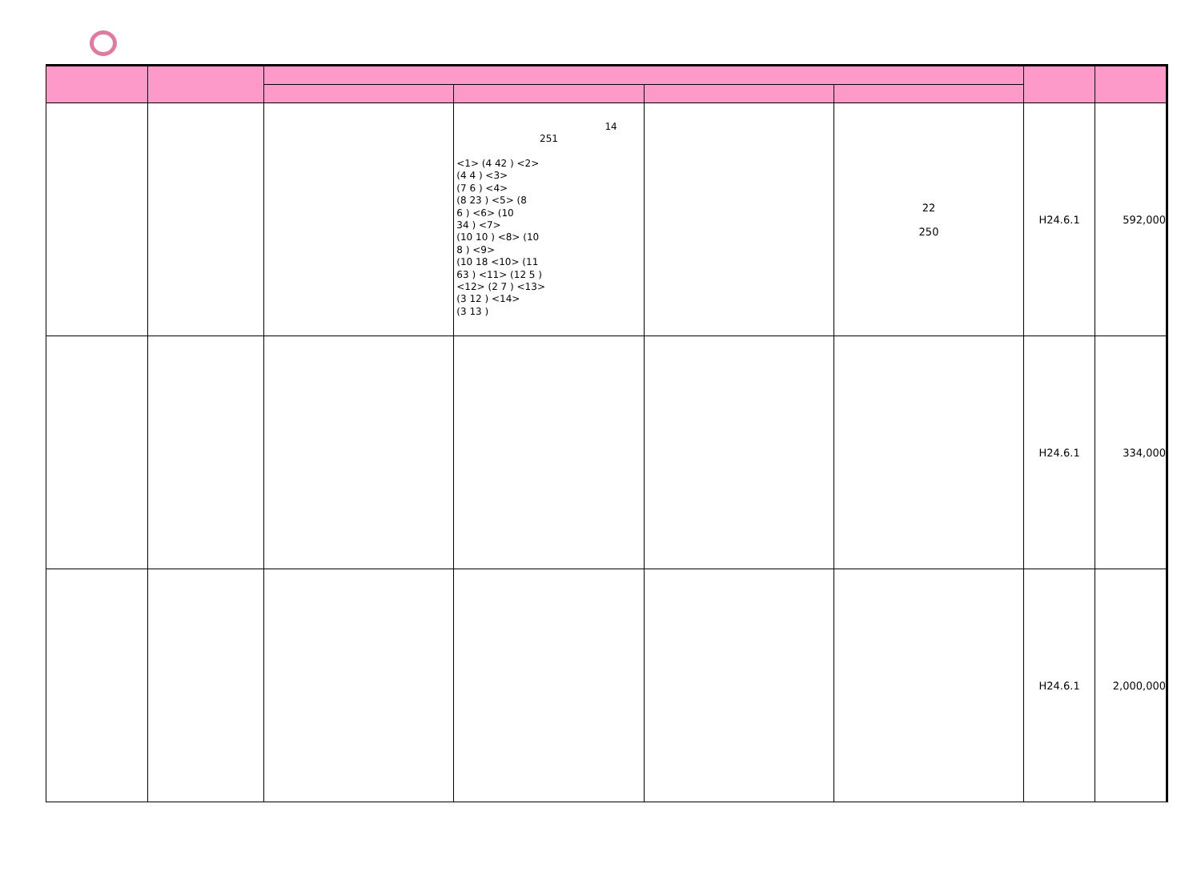| | | | 14 251 <1> (4 42 ) <2> (4 4 ) <3> (7 6 ) <4> (8 23 ) <5> (8 6 ) <6> (10 34 ) <7> (10 10 ) <8> (10 8 ) <9> (10 18 <10> (11 63 ) <11> (12 5 ) <12> (2 7 ) <13> (3 12 ) <14> (3 13 ) | | 22 250 | H24.6.1 | 592,000 |
| | | | | | | H24.6.1 | 334,000 |
| | | | | | | H24.6.1 | 2,000,000 |